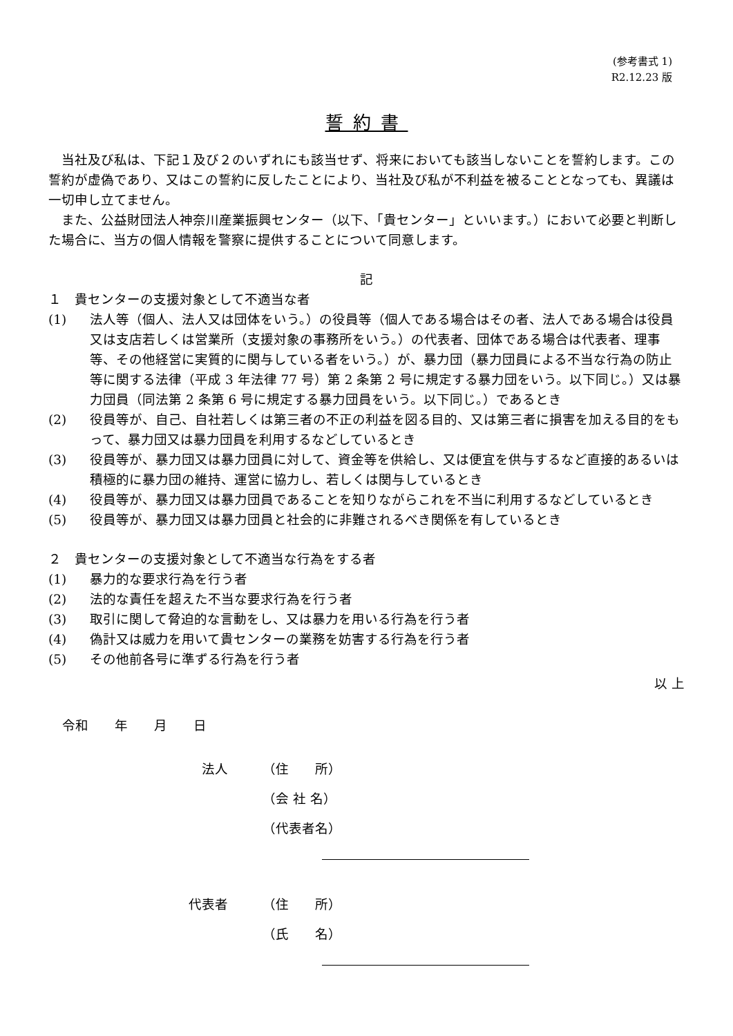(参考書式 1)
R2.12.23 版
誓約書
当社及び私は、下記１及び２のいずれにも該当せず、将来においても該当しないことを誓約します。この誓約が虚偽であり、又はこの誓約に反したことにより、当社及び私が不利益を被ることとなっても、異議は一切申し立てません。
また、公益財団法人神奈川産業振興センター（以下、「貴センター」といいます。）において必要と判断した場合に、当方の個人情報を警察に提供することについて同意します。
記
１　貴センターの支援対象として不適当な者
(1) 法人等（個人、法人又は団体をいう。）の役員等（個人である場合はその者、法人である場合は役員又は支店若しくは営業所（支援対象の事務所をいう。）の代表者、団体である場合は代表者、理事等、その他経営に実質的に関与している者をいう。）が、暴力団（暴力団員による不当な行為の防止等に関する法律（平成 3 年法律 77 号）第 2 条第 2 号に規定する暴力団をいう。以下同じ。）又は暴力団員（同法第 2 条第 6 号に規定する暴力団員をいう。以下同じ。）であるとき
(2) 役員等が、自己、自社若しくは第三者の不正の利益を図る目的、又は第三者に損害を加える目的をもって、暴力団又は暴力団員を利用するなどしているとき
(3) 役員等が、暴力団又は暴力団員に対して、資金等を供給し、又は便宜を供与するなど直接的あるいは積極的に暴力団の維持、運営に協力し、若しくは関与しているとき
(4) 役員等が、暴力団又は暴力団員であることを知りながらこれを不当に利用するなどしているとき
(5) 役員等が、暴力団又は暴力団員と社会的に非難されるべき関係を有しているとき
２　貴センターの支援対象として不適当な行為をする者
(1) 暴力的な要求行為を行う者
(2) 法的な責任を超えた不当な要求行為を行う者
(3) 取引に関して脅迫的な言動をし、又は暴力を用いる行為を行う者
(4) 偽計又は威力を用いて貴センターの業務を妨害する行為を行う者
(5) その他前各号に準ずる行為を行う者
以 上
令和　　年　　月　　日
法人 （住　　所）
（会 社 名）
（代表者名）
代表者 （住　　所）
（氏　　名）